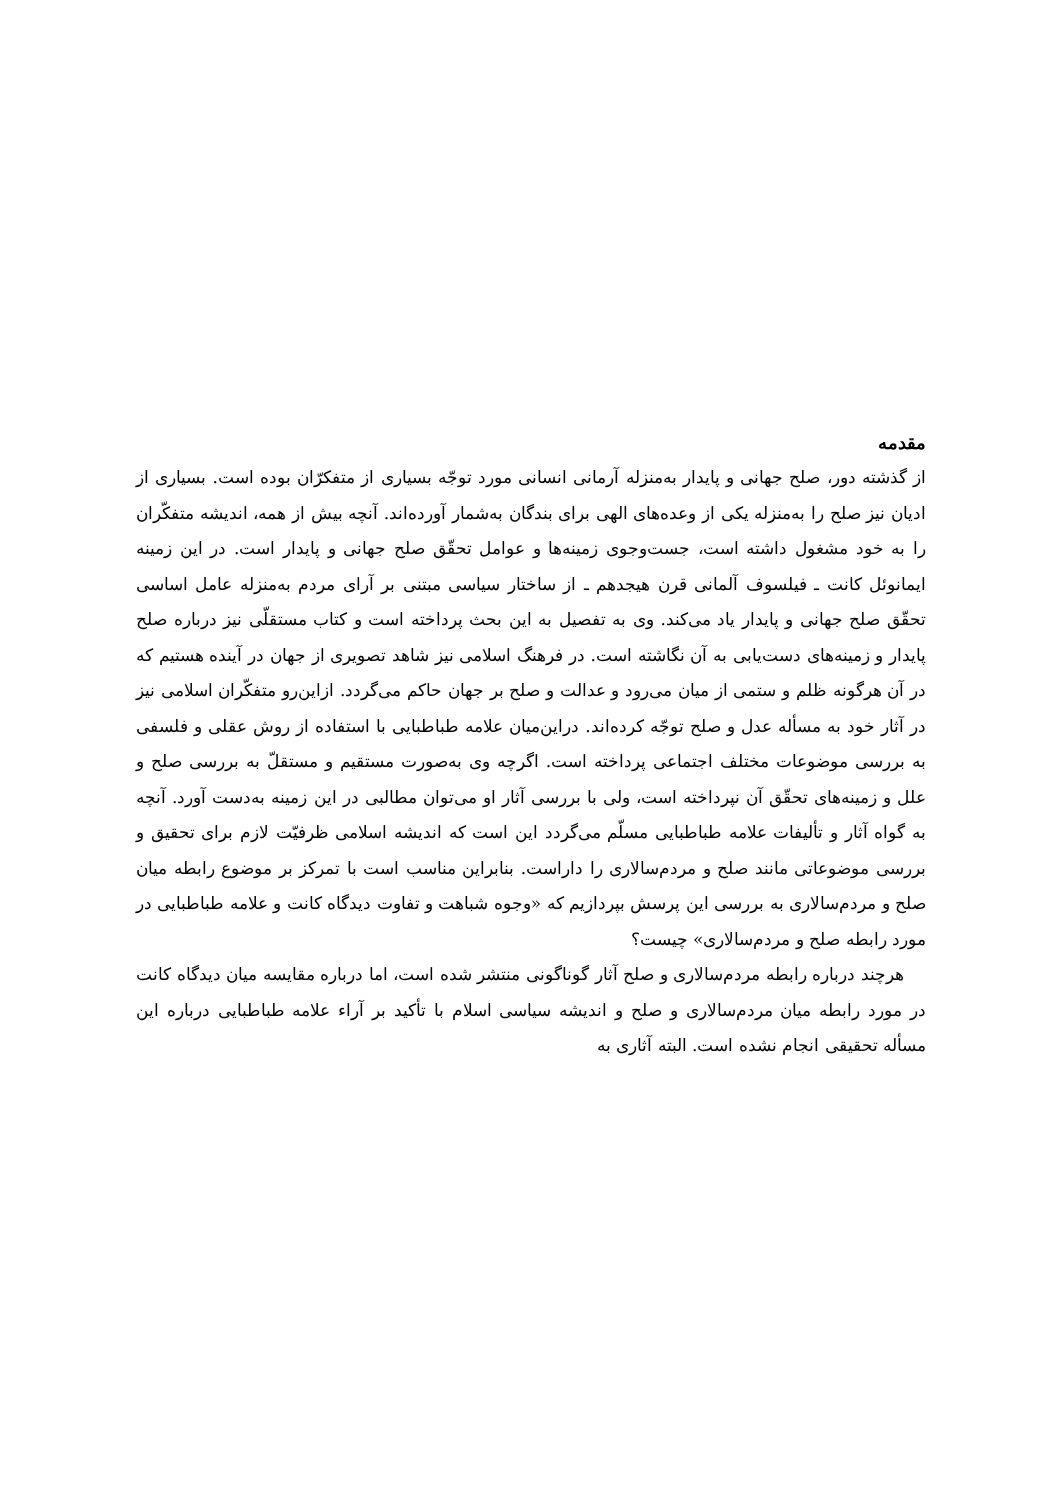مقدمه
از گذشته دور، صلح جهانی و پایدار به‌منزله آرمانی انسانی مورد توجّه بسیاری از متفکرّان بوده است. بسیاری از ادیان نیز صلح را به‌منزله یکی از وعده‌های الهی برای بندگان به‌شمار آورده‌اند. آنچه بیش از همه، اندیشه متفکّران را به خود مشغول داشته است، جست‌وجوی زمینه‌ها و عوامل تحقّق صلح جهانی و پایدار است. در این زمینه ایمانوئل کانت ـ فیلسوف آلمانی قرن هیجدهم ـ از ساختار سیاسی مبتنی بر آرای مردم به‌منزله عامل اساسی تحقّق صلح جهانی و پایدار یاد می‌کند. وی به تفصیل به این بحث پرداخته است و کتاب مستقلّی نیز درباره صلح پایدار و زمینه‌های دست‌یابی به آن نگاشته است. در فرهنگ اسلامی نیز شاهد تصویری از جهان در آینده هستیم که در آن هرگونه ظلم و ستمی از میان می‌رود و عدالت و صلح بر جهان حاکم می‌گردد. ازاین‌رو متفکّران اسلامی نیز در آثار خود به مسأله عدل و صلح توجّه کرده‌اند. دراین‌میان علامه طباطبایی با استفاده از روش عقلی و فلسفی به بررسی موضوعات مختلف اجتماعی پرداخته است. اگرچه وی به‌صورت مستقیم و مستقلّ به بررسی صلح و علل و زمینه‌های تحقّق آن نپرداخته است، ولی با بررسی آثار او می‌توان مطالبی در این زمینه به‌دست آورد. آنچه به گواه آثار و تألیفات علامه طباطبایی مسلّم می‌گردد این است که اندیشه اسلامی ظرفیّت لازم برای تحقیق و بررسی موضوعاتی مانند صلح و مردم‌سالاری را داراست. بنابراین مناسب است با تمرکز بر موضوع رابطه میان صلح و مردم‌سالاری به بررسی این پرسش بپردازیم که «وجوه شباهت و تفاوت دیدگاه کانت و علامه طباطبایی در مورد رابطه صلح و مردم‌سالاری» چیست؟
هرچند درباره رابطه مردم‌سالاری و صلح آثار گوناگونی منتشر شده است، اما درباره مقایسه میان دیدگاه کانت در مورد رابطه میان مردم‌سالاری و صلح و اندیشه سیاسی اسلام با تأکید بر آراء علامه طباطبایی درباره این مسأله تحقیقی انجام نشده است. البته آثاری به